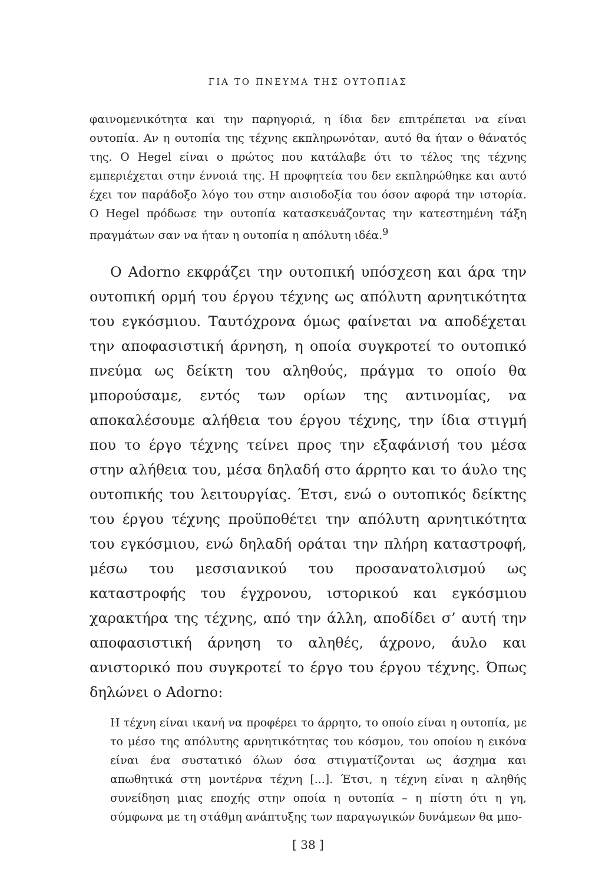ΓΙΑ ΤΟ ΠΝΕΥΜΑ ΤΗΣ ΟΥΤΟΠΙΑΣ
φαινομενικότητα και την παρηγοριά, η ίδια δεν επιτρέπεται να είναι ουτοπία. Αν η ουτοπία της τέχνης εκπληρωνόταν, αυτό θα ήταν ο θάνατός της. Ο Hegel είναι ο πρώτος που κατάλαβε ότι το τέλος της τέχνης εμπεριέχεται στην έννοιά της. Η προφητεία του δεν εκπληρώθηκε και αυτό έχει τον παράδοξο λόγο του στην αισιοδοξία του όσον αφορά την ιστορία. Ο Hegel πρόδωσε την ουτοπία κατασκευάζοντας την κατεστημένη τάξη πραγμάτων σαν να ήταν η ουτοπία η απόλυτη ιδέα.<sup>9</sup>
Ο Adorno εκφράζει την ουτοπική υπόσχεση και άρα την ουτοπική ορμή του έργου τέχνης ως απόλυτη αρνητικότητα του εγκόσμιου. Ταυτόχρονα όμως φαίνεται να αποδέχεται την αποφασιστική άρνηση, η οποία συγκροτεί το ουτοπικό πνεύμα ως δείκτη του αληθούς, πράγμα το οποίο θα μπορούσαμε, εντός των ορίων της αντινομίας, να αποκαλέσουμε αλήθεια του έργου τέχνης, την ίδια στιγμή που το έργο τέχνης τείνει προς την εξαφάνισή του μέσα στην αλήθεια του, μέσα δηλαδή στο άρρητο και το άυλο της ουτοπικής του λειτουργίας. Έτσι, ενώ ο ουτοπικός δείκτης του έργου τέχνης προϋποθέτει την απόλυτη αρνητικότητα του εγκόσμιου, ενώ δηλαδή οράται την πλήρη καταστροφή, μέσω του μεσσιανικού του προσανατολισμού ως καταστροφής του έγχρονου, ιστορικού και εγκόσμιου χαρακτήρα της τέχνης, από την άλλη, αποδίδει σ’ αυτή την αποφασιστική άρνηση το αληθές, άχρονο, άυλο και ανιστορικό που συγκροτεί το έργο του έργου τέχνης. Όπως δηλώνει ο Adorno:
Η τέχνη είναι ικανή να προφέρει το άρρητο, το οποίο είναι η ουτοπία, με το μέσο της απόλυτης αρνητικότητας του κόσμου, του οποίου η εικόνα είναι ένα συστατικό όλων όσα στιγματίζονται ως άσχημα και απωθητικά στη μοντέρνα τέχνη [...]. Έτσι, η τέχνη είναι η αληθής συνείδηση μιας εποχής στην οποία η ουτοπία – η πίστη ότι η γη, σύμφωνα με τη στάθμη ανάπτυξης των παραγωγικών δυνάμεων θα μπο-
[ 38 ]